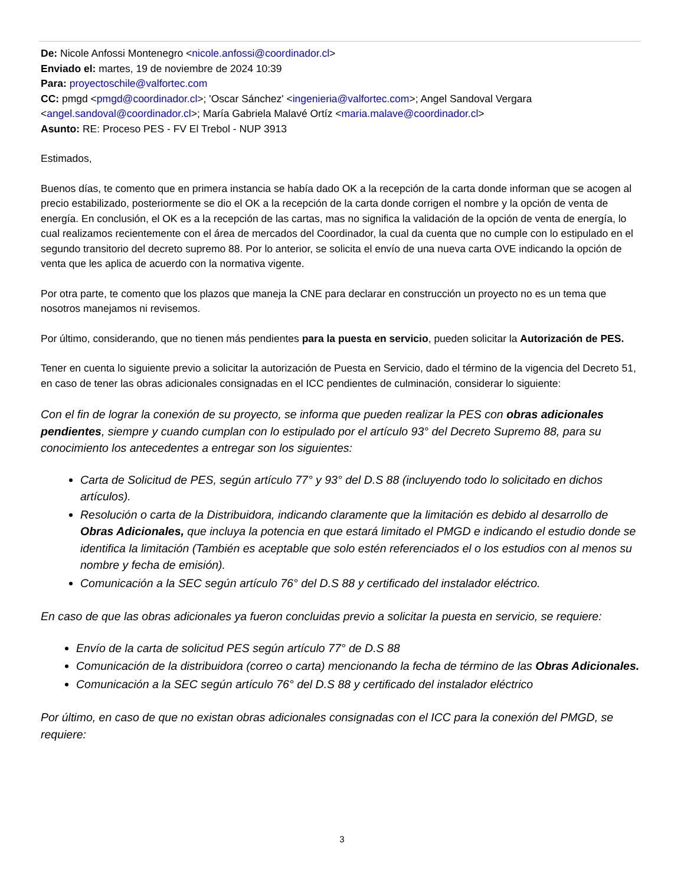De: Nicole Anfossi Montenegro <nicole.anfossi@coordinador.cl>
Enviado el: martes, 19 de noviembre de 2024 10:39
Para: proyectoschile@valfortec.com
CC: pmgd <pmgd@coordinador.cl>; 'Oscar Sánchez' <ingenieria@valfortec.com>; Angel Sandoval Vergara <angel.sandoval@coordinador.cl>; María Gabriela Malavé Ortíz <maria.malave@coordinador.cl>
Asunto: RE: Proceso PES - FV El Trebol - NUP 3913
Estimados,
Buenos días, te comento que en primera instancia se había dado OK a la recepción de la carta donde informan que se acogen al precio estabilizado, posteriormente se dio el OK a la recepción de la carta donde corrigen el nombre y la opción de venta de energía. En conclusión, el OK es a la recepción de las cartas, mas no significa la validación de la opción de venta de energía, lo cual realizamos recientemente con el área de mercados del Coordinador, la cual da cuenta que no cumple con lo estipulado en el segundo transitorio del decreto supremo 88. Por lo anterior, se solicita el envío de una nueva carta OVE indicando la opción de venta que les aplica de acuerdo con la normativa vigente.
Por otra parte, te comento que los plazos que maneja la CNE para declarar en construcción un proyecto no es un tema que nosotros manejamos ni revisemos.
Por último, considerando, que no tienen más pendientes para la puesta en servicio, pueden solicitar la Autorización de PES.
Tener en cuenta lo siguiente previo a solicitar la autorización de Puesta en Servicio, dado el término de la vigencia del Decreto 51, en caso de tener las obras adicionales consignadas en el ICC pendientes de culminación, considerar lo siguiente:
Con el fin de lograr la conexión de su proyecto, se informa que pueden realizar la PES con obras adicionales pendientes, siempre y cuando cumplan con lo estipulado por el artículo 93° del Decreto Supremo 88, para su conocimiento los antecedentes a entregar son los siguientes:
Carta de Solicitud de PES, según artículo 77° y 93° del D.S 88 (incluyendo todo lo solicitado en dichos artículos).
Resolución o carta de la Distribuidora, indicando claramente que la limitación es debido al desarrollo de Obras Adicionales, que incluya la potencia en que estará limitado el PMGD e indicando el estudio donde se identifica la limitación (También es aceptable que solo estén referenciados el o los estudios con al menos su nombre y fecha de emisión).
Comunicación a la SEC según artículo 76° del D.S 88 y certificado del instalador eléctrico.
En caso de que las obras adicionales ya fueron concluidas previo a solicitar la puesta en servicio, se requiere:
Envío de la carta de solicitud PES según artículo 77° de D.S 88
Comunicación de la distribuidora (correo o carta) mencionando la fecha de término de las Obras Adicionales.
Comunicación a la SEC según artículo 76° del D.S 88 y certificado del instalador eléctrico
Por último, en caso de que no existan obras adicionales consignadas con el ICC para la conexión del PMGD, se requiere:
3